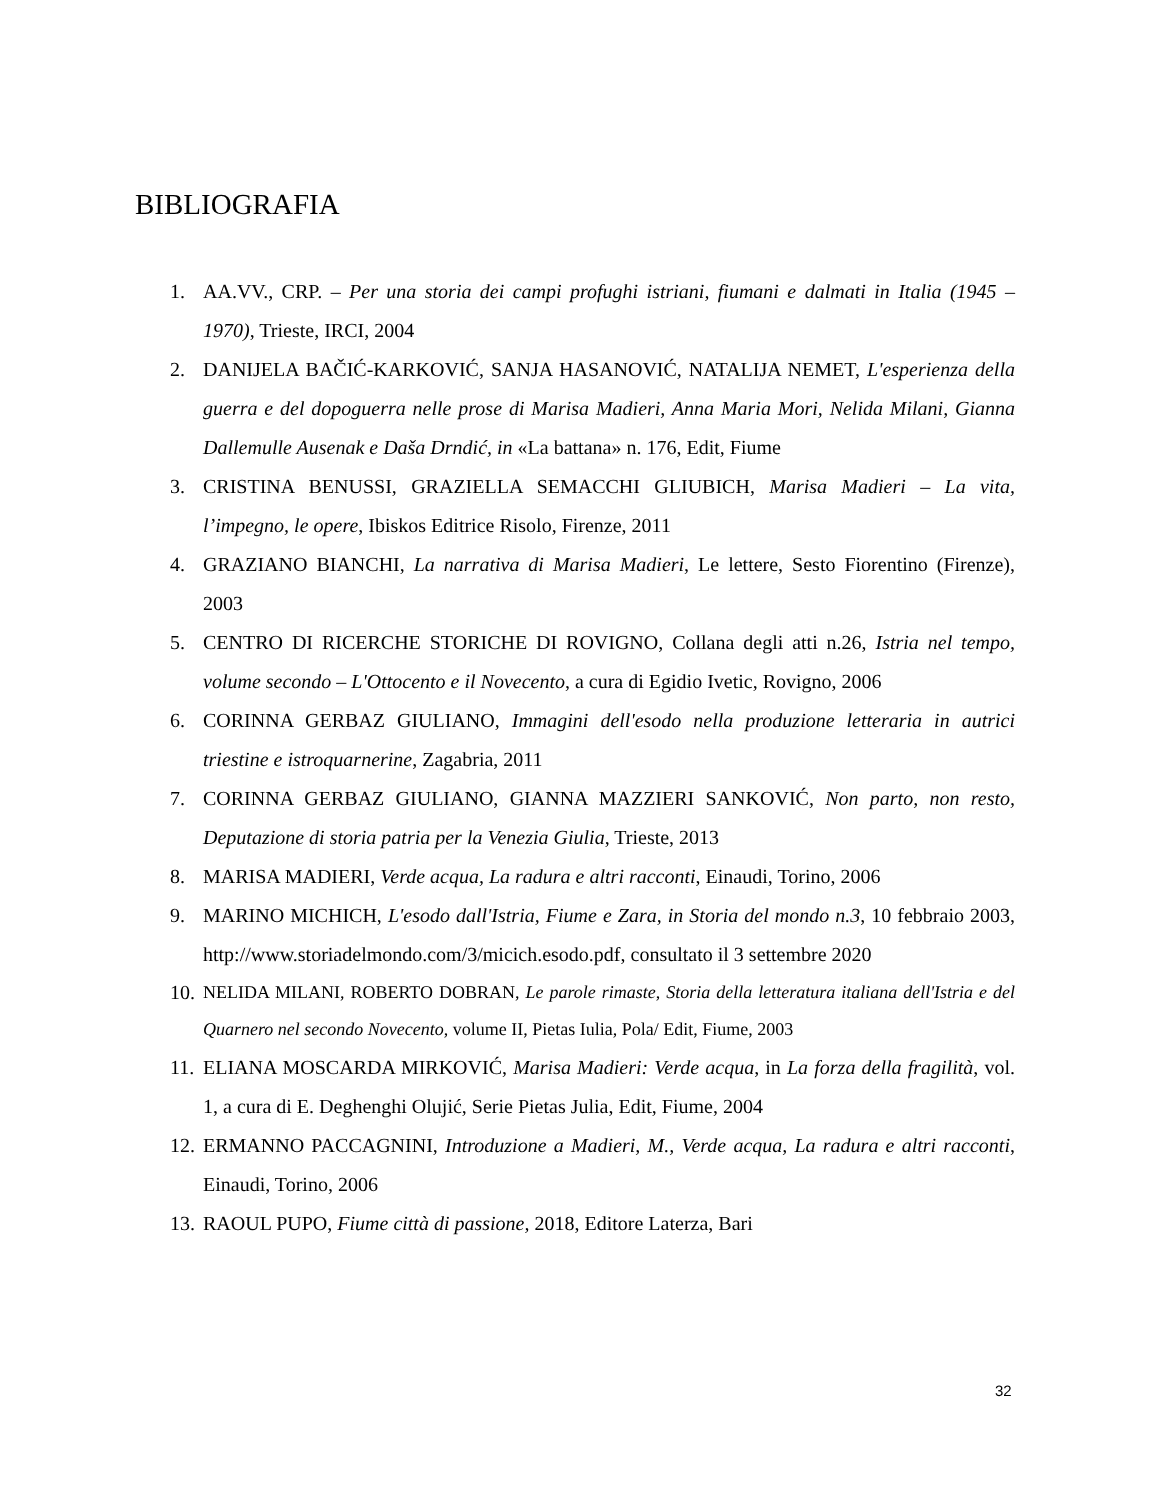BIBLIOGRAFIA
1. AA.VV., CRP. – Per una storia dei campi profughi istriani, fiumani e dalmati in Italia (1945 – 1970), Trieste, IRCI, 2004
2. DANIJELA BAČIĆ-KARKOVIĆ, SANJA HASANOVIĆ, NATALIJA NEMET, L'esperienza della guerra e del dopoguerra nelle prose di Marisa Madieri, Anna Maria Mori, Nelida Milani, Gianna Dallemulle Ausenak e Daša Drndić, in «La battana» n. 176, Edit, Fiume
3. CRISTINA BENUSSI, GRAZIELLA SEMACCHI GLIUBICH, Marisa Madieri – La vita, l’impegno, le opere, Ibiskos Editrice Risolo, Firenze, 2011
4. GRAZIANO BIANCHI, La narrativa di Marisa Madieri, Le lettere, Sesto Fiorentino (Firenze), 2003
5. CENTRO DI RICERCHE STORICHE DI ROVIGNO, Collana degli atti n.26, Istria nel tempo, volume secondo – L'Ottocento e il Novecento, a cura di Egidio Ivetic, Rovigno, 2006
6. CORINNA GERBAZ GIULIANO, Immagini dell'esodo nella produzione letteraria in autrici triestine e istroquarnerine, Zagabria, 2011
7. CORINNA GERBAZ GIULIANO, GIANNA MAZZIERI SANKOVIĆ, Non parto, non resto, Deputazione di storia patria per la Venezia Giulia, Trieste, 2013
8. MARISA MADIERI, Verde acqua, La radura e altri racconti, Einaudi, Torino, 2006
9. MARINO MICHICH, L'esodo dall'Istria, Fiume e Zara, in Storia del mondo n.3, 10 febbraio 2003, http://www.storiadelmondo.com/3/micich.esodo.pdf, consultato il 3 settembre 2020
10. NELIDA MILANI, ROBERTO DOBRAN, Le parole rimaste, Storia della letteratura italiana dell'Istria e del Quarnero nel secondo Novecento, volume II, Pietas Iulia, Pola/ Edit, Fiume, 2003
11. ELIANA MOSCARDA MIRKOVIĆ, Marisa Madieri: Verde acqua, in La forza della fragilità, vol. 1, a cura di E. Deghenghi Olujić, Serie Pietas Julia, Edit, Fiume, 2004
12. ERMANNO PACCAGNINI, Introduzione a Madieri, M., Verde acqua, La radura e altri racconti, Einaudi, Torino, 2006
13. RAOUL PUPO, Fiume città di passione, 2018, Editore Laterza, Bari
32